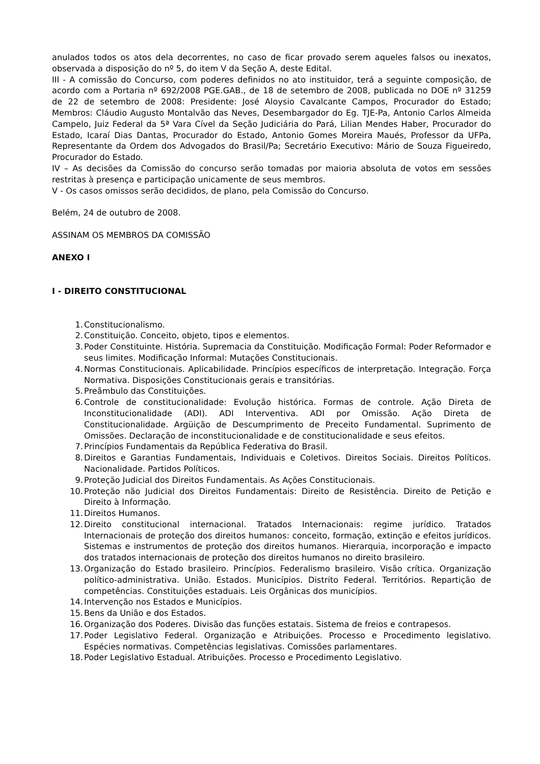anulados todos os atos dela decorrentes, no caso de ficar provado serem aqueles falsos ou inexatos, observada a disposição do nº 5, do item V da Seção A, deste Edital.
III - A comissão do Concurso, com poderes definidos no ato instituidor, terá a seguinte composição, de acordo com a Portaria nº 692/2008 PGE.GAB., de 18 de setembro de 2008, publicada no DOE nº 31259 de 22 de setembro de 2008: Presidente: José Aloysio Cavalcante Campos, Procurador do Estado; Membros: Cláudio Augusto Montalvão das Neves, Desembargador do Eg. TJE-Pa, Antonio Carlos Almeida Campelo, Juiz Federal da 5ª Vara Cível da Seção Judiciária do Pará, Lilian Mendes Haber, Procurador do Estado, Icaraí Dias Dantas, Procurador do Estado, Antonio Gomes Moreira Maués, Professor da UFPa, Representante da Ordem dos Advogados do Brasil/Pa; Secretário Executivo: Mário de Souza Figueiredo, Procurador do Estado.
IV – As decisões da Comissão do concurso serão tomadas por maioria absoluta de votos em sessões restritas à presença e participação unicamente de seus membros.
V - Os casos omissos serão decididos, de plano, pela Comissão do Concurso.
Belém, 24 de outubro de 2008.
ASSINAM OS MEMBROS DA COMISSÃO
ANEXO I
I - DIREITO CONSTITUCIONAL
1. Constitucionalismo.
2. Constituição. Conceito, objeto, tipos e elementos.
3. Poder Constituinte. História. Supremacia da Constituição. Modificação Formal: Poder Reformador e seus limites. Modificação Informal: Mutações Constitucionais.
4. Normas Constitucionais. Aplicabilidade. Princípios específicos de interpretação. Integração. Força Normativa. Disposições Constitucionais gerais e transitórias.
5. Preâmbulo das Constituições.
6. Controle de constitucionalidade: Evolução histórica. Formas de controle. Ação Direta de Inconstitucionalidade (ADI). ADI Interventiva. ADI por Omissão. Ação Direta de Constitucionalidade. Argüição de Descumprimento de Preceito Fundamental. Suprimento de Omissões. Declaração de inconstitucionalidade e de constitucionalidade e seus efeitos.
7. Princípios Fundamentais da República Federativa do Brasil.
8. Direitos e Garantias Fundamentais, Individuais e Coletivos. Direitos Sociais. Direitos Políticos. Nacionalidade. Partidos Políticos.
9. Proteção Judicial dos Direitos Fundamentais. As Ações Constitucionais.
10. Proteção não Judicial dos Direitos Fundamentais: Direito de Resistência. Direito de Petição e Direito à Informação.
11. Direitos Humanos.
12. Direito constitucional internacional. Tratados Internacionais: regime jurídico. Tratados Internacionais de proteção dos direitos humanos: conceito, formação, extinção e efeitos jurídicos. Sistemas e instrumentos de proteção dos direitos humanos. Hierarquia, incorporação e impacto dos tratados internacionais de proteção dos direitos humanos no direito brasileiro.
13. Organização do Estado brasileiro. Princípios. Federalismo brasileiro. Visão crítica. Organização político-administrativa. União. Estados. Municípios. Distrito Federal. Territórios. Repartição de competências. Constituições estaduais. Leis Orgânicas dos municípios.
14. Intervenção nos Estados e Municípios.
15. Bens da União e dos Estados.
16. Organização dos Poderes. Divisão das funções estatais. Sistema de freios e contrapesos.
17. Poder Legislativo Federal. Organização e Atribuições. Processo e Procedimento legislativo. Espécies normativas. Competências legislativas. Comissões parlamentares.
18. Poder Legislativo Estadual. Atribuições. Processo e Procedimento Legislativo.